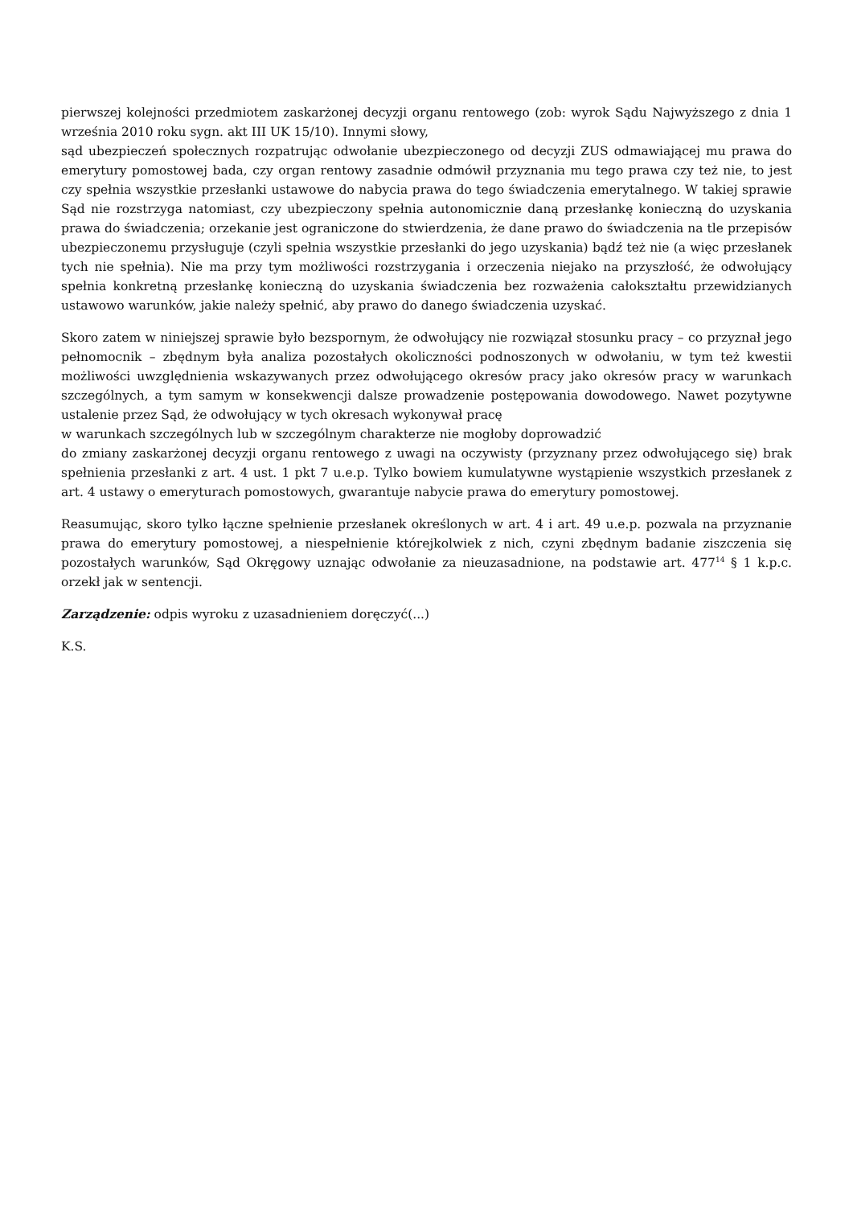pierwszej kolejności przedmiotem zaskarżonej decyzji organu rentowego (zob: wyrok Sądu Najwyższego z dnia 1 września 2010 roku sygn. akt III UK 15/10). Innymi słowy,
sąd ubezpieczeń społecznych rozpatrując odwołanie ubezpieczonego od decyzji ZUS odmawiającej mu prawa do emerytury pomostowej bada, czy organ rentowy zasadnie odmówił przyznania mu tego prawa czy też nie, to jest czy spełnia wszystkie przesłanki ustawowe do nabycia prawa do tego świadczenia emerytalnego. W takiej sprawie Sąd nie rozstrzyga natomiast, czy ubezpieczony spełnia autonomicznie daną przesłankę konieczną do uzyskania prawa do świadczenia; orzekanie jest ograniczone do stwierdzenia, że dane prawo do świadczenia na tle przepisów ubezpieczonemu przysługuje (czyli spełnia wszystkie przesłanki do jego uzyskania) bądź też nie (a więc przesłanek tych nie spełnia). Nie ma przy tym możliwości rozstrzygania i orzeczenia niejako na przyszłość, że odwołujący spełnia konkretną przesłankę konieczną do uzyskania świadczenia bez rozważenia całokształtu przewidzianych ustawowo warunków, jakie należy spełnić, aby prawo do danego świadczenia uzyskać.
Skoro zatem w niniejszej sprawie było bezspornym, że odwołujący nie rozwiązał stosunku pracy – co przyznał jego pełnomocnik – zbędnym była analiza pozostałych okoliczności podnoszonych w odwołaniu, w tym też kwestii możliwości uwzględnienia wskazywanych przez odwołującego okresów pracy jako okresów pracy w warunkach szczególnych, a tym samym w konsekwencji dalsze prowadzenie postępowania dowodowego. Nawet pozytywne ustalenie przez Sąd, że odwołujący w tych okresach wykonywał pracę
w warunkach szczególnych lub w szczególnym charakterze nie mogłoby doprowadzić
do zmiany zaskarżonej decyzji organu rentowego z uwagi na oczywisty (przyznany przez odwołującego się) brak spełnienia przesłanki z art. 4 ust. 1 pkt 7 u.e.p. Tylko bowiem kumulatywne wystąpienie wszystkich przesłanek z art. 4 ustawy o emeryturach pomostowych, gwarantuje nabycie prawa do emerytury pomostowej.
Reasumując, skoro tylko łączne spełnienie przesłanek określonych w art. 4 i art. 49 u.e.p. pozwala na przyznanie prawa do emerytury pomostowej, a niespełnienie którejkolwiek z nich, czyni zbędnym badanie ziszczenia się pozostałych warunków, Sąd Okręgowy uznając odwołanie za nieuzasadnione, na podstawie art. 477<sup>14</sup> § 1 k.p.c. orzekł jak w sentencji.
Zarządzenie: odpis wyroku z uzasadnieniem doręczyć(...)
K.S.